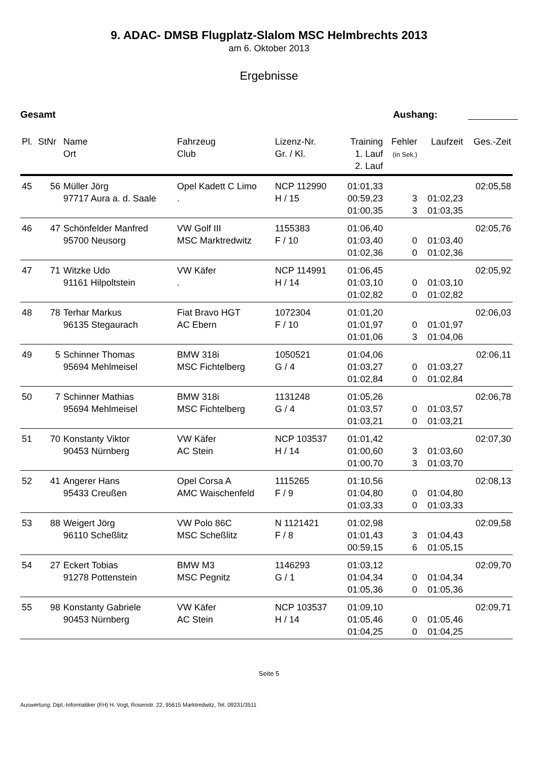9. ADAC- DMSB Flugplatz-Slalom MSC Helmbrechts 2013
am 6. Oktober 2013
Ergebnisse
Gesamt Aushang:
| Pl. | StNr | Name Ort | Fahrzeug Club | Lizenz-Nr. Gr. / Kl. | Training 1. Lauf 2. Lauf | Fehler (in Sek.) | Laufzeit | Ges.-Zeit |
| --- | --- | --- | --- | --- | --- | --- | --- | --- |
| 45 | 56 | Müller Jörg 97717 Aura a. d. Saale | Opel Kadett C Limo . | NCP 112990 H / 15 | 01:01,33 00:59,23 01:00,35 | 3 3 | 01:02,23 01:03,35 | 02:05,58 |
| 46 | 47 | Schönfelder Manfred 95700 Neusorg | VW Golf III MSC Marktredwitz | 1155383 F / 10 | 01:06,40 01:03,40 01:02,36 | 0 0 | 01:03,40 01:02,36 | 02:05,76 |
| 47 | 71 | Witzke Udo 91161 Hilpoltstein | VW Käfer . | NCP 114991 H / 14 | 01:06,45 01:03,10 01:02,82 | 0 0 | 01:03,10 01:02,82 | 02:05,92 |
| 48 | 78 | Terhar Markus 96135 Stegaurach | Fiat Bravo HGT AC Ebern | 1072304 F / 10 | 01:01,20 01:01,97 01:01,06 | 0 3 | 01:01,97 01:04,06 | 02:06,03 |
| 49 | 5 | Schinner Thomas 95694 Mehlmeisel | BMW 318i MSC Fichtelberg | 1050521 G / 4 | 01:04,06 01:03,27 01:02,84 | 0 0 | 01:03,27 01:02,84 | 02:06,11 |
| 50 | 7 | Schinner Mathias 95694 Mehlmeisel | BMW 318i MSC Fichtelberg | 1131248 G / 4 | 01:05,26 01:03,57 01:03,21 | 0 0 | 01:03,57 01:03,21 | 02:06,78 |
| 51 | 70 | Konstanty Viktor 90453 Nürnberg | VW Käfer AC Stein | NCP 103537 H / 14 | 01:01,42 01:00,60 01:00,70 | 3 3 | 01:03,60 01:03,70 | 02:07,30 |
| 52 | 41 | Angerer Hans 95433 Creußen | Opel Corsa A AMC Waischenfeld | 1115265 F / 9 | 01:10,56 01:04,80 01:03,33 | 0 0 | 01:04,80 01:03,33 | 02:08,13 |
| 53 | 88 | Weigert Jörg 96110 Scheßlitz | VW Polo 86C MSC Scheßlitz | N 1121421 F / 8 | 01:02,98 01:01,43 00:59,15 | 3 6 | 01:04,43 01:05,15 | 02:09,58 |
| 54 | 27 | Eckert Tobias 91278 Pottenstein | BMW M3 MSC Pegnitz | 1146293 G / 1 | 01:03,12 01:04,34 01:05,36 | 0 0 | 01:04,34 01:05,36 | 02:09,70 |
| 55 | 98 | Konstanty Gabriele 90453 Nürnberg | VW Käfer AC Stein | NCP 103537 H / 14 | 01:09,10 01:05,46 01:04,25 | 0 0 | 01:05,46 01:04,25 | 02:09,71 |
Seite 5
Auswertung: Dipl.-Informatiker (FH) H. Vogt, Rosenstr. 22, 95615 Marktredwitz, Tel. 09231/3511